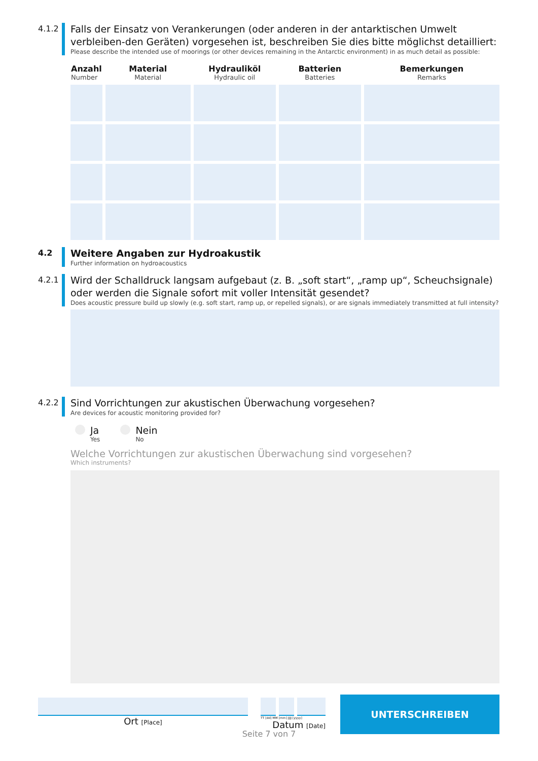4.1.2
Falls der Einsatz von Verankerungen (oder anderen in der antarktischen Umwelt verbleiben-den Geräten) vorgesehen ist, beschreiben Sie dies bitte möglichst detailliert:
Please describe the intended use of moorings (or other devices remaining in the Antarctic environment) in as much detail as possible:
| Anzahl Number | Material Material | Hydrauliköl Hydraulic oil | Batterien Batteries | Bemerkungen Remarks |
| --- | --- | --- | --- | --- |
4.2
Weitere Angaben zur Hydroakustik
Further information on hydroacoustics
4.2.1
Wird der Schalldruck langsam aufgebaut (z. B. „soft start“, „ramp up“, Scheuchsignale) oder werden die Signale sofort mit voller Intensität gesendet?
Does acoustic pressure build up slowly (e.g. soft start, ramp up, or repelled signals), or are signals immediately transmitted at full intensity?
4.2.2
Sind Vorrichtungen zur akustischen Überwachung vorgesehen?
Are devices for acoustic monitoring provided for?
Ja
Yes
Nein
No
Welche Vorrichtungen zur akustischen Überwachung sind vorgesehen?
Which instruments?
Ort [Place]
TT [dd] MM [mm] JJJJ [yyyy]
Datum [Date]
UNTERSCHREIBEN
Seite 7 von 7